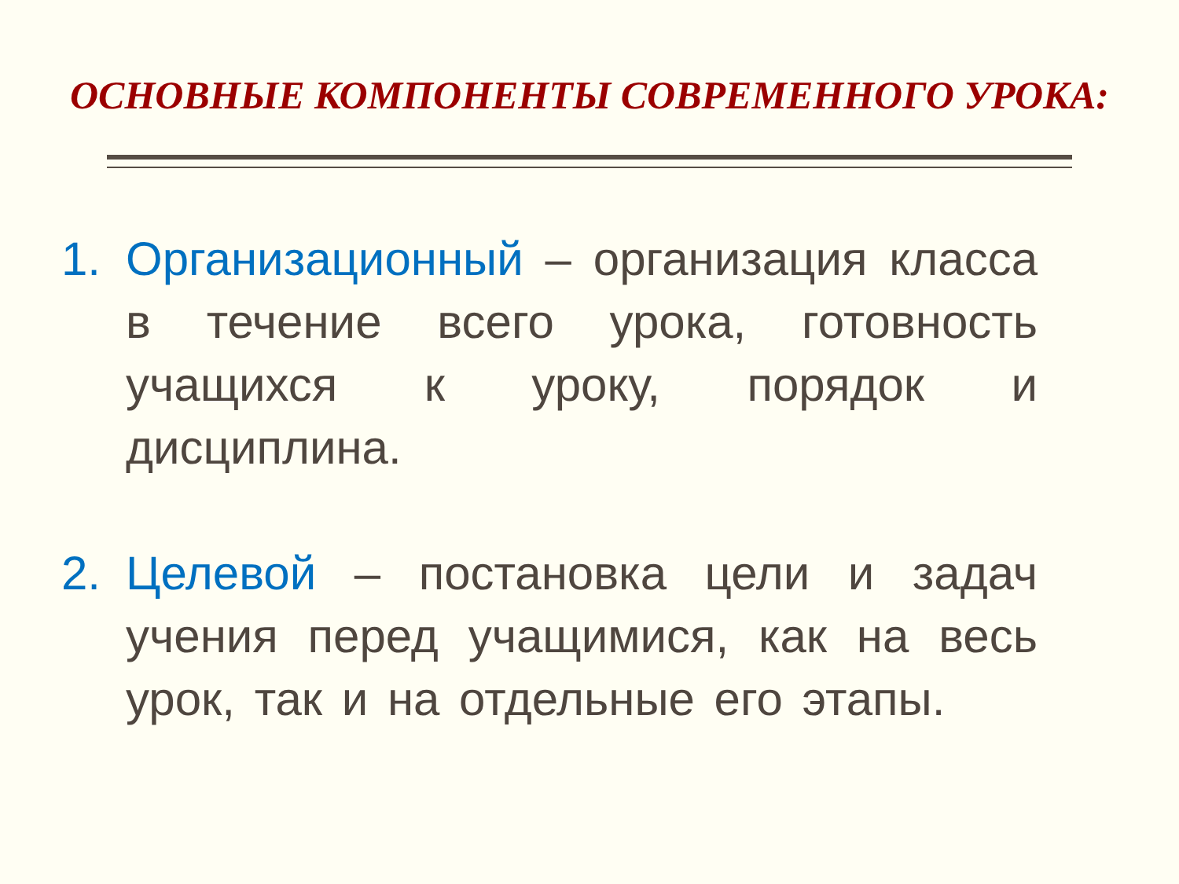ОСНОВНЫЕ КОМПОНЕНТЫ СОВРЕМЕННОГО УРОКА:
1. Организационный – организация класса в течение всего урока, готовность учащихся к уроку, порядок и дисциплина.
2. Целевой – постановка цели и задач учения перед учащимися, как на весь урок, так и на отдельные его этапы.